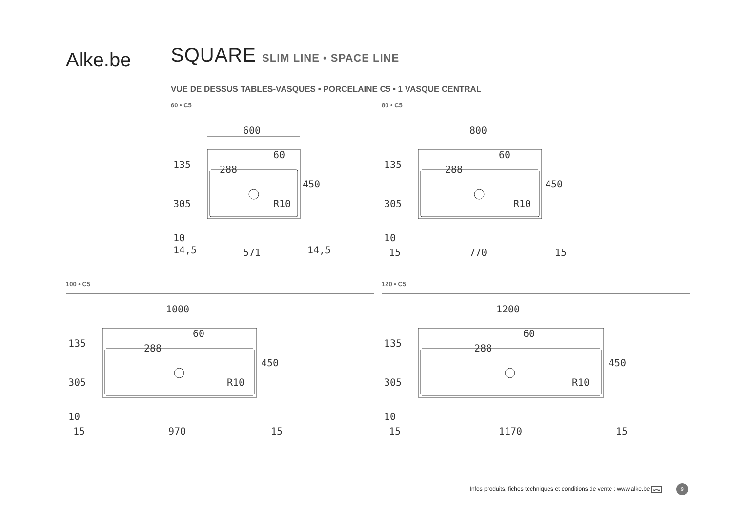Alke.be
SQUARE SLIM LINE • SPACE LINE
VUE DE DESSUS TABLES-VASQUES • PORCELAINE C5 • 1 VASQUE CENTRAL
60 • C5
600
135
305
10
450
288
60
R10
14,5
571
14,5
80 • C5
800
135
305
10
450
288
60
R10
15
770
15
100 • C5
1000
135
305
10
450
288
60
R10
15
970
15
120 • C5
1200
135
305
10
450
288
60
R10
15
1170
15
Infos produits, fiches techniques et conditions de vente : www.alke.be www 9